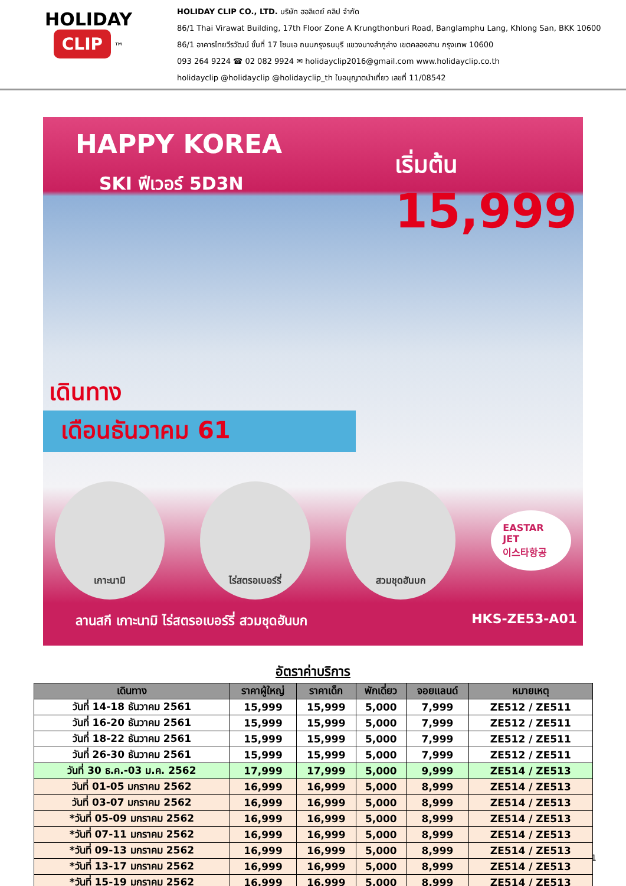HOLIDAY
CLIP
™
HOLIDAY CLIP CO., LTD. บริษัท ฮอลิเดย์ คลิป จำกัด
86/1 Thai Virawat Building, 17th Floor Zone A Krungthonburi Road, Banglamphu Lang, Khlong San, BKK 10600
86/1 อาคารไทยวีรวัฒน์ ชั้นที่ 17 โซนเอ ถนนกรุงธนบุรี แขวงบางลำภูล่าง เขตคลองสาน กรุงเทพ 10600
093 264 9224 ☎ 02 082 9924 ✉ holidayclip2016@gmail.com www.holidayclip.co.th
holidayclip @holidayclip @holidayclip_th ใบอนุญาตนำเที่ยว เลขที่ 11/08542
HAPPY KOREA
SKI ฟีเวอร์ 5D3N
เริ่มต้น
15,999
เดินทาง
เดือนธันวาคม 61
เกาะนามิ ไร่สตรอเบอร์รี่ สวมชุดฮันบก
EASTAR JET
이스타항공
ลานสกี เกาะนามิ ไร่สตรอเบอร์รี่ สวมชุดฮันบก HKS-ZE53-A01
อัตราค่าบริการ
| เดินทาง | ราคาผู้ใหญ่ | ราคาเด็ก | พักเดี่ยว | จอยแลนด์ | หมายเหตุ |
| --- | --- | --- | --- | --- | --- |
| วันที่ 14-18 ธันวาคม 2561 | 15,999 | 15,999 | 5,000 | 7,999 | ZE512 / ZE511 |
| วันที่ 16-20 ธันวาคม 2561 | 15,999 | 15,999 | 5,000 | 7,999 | ZE512 / ZE511 |
| วันที่ 18-22 ธันวาคม 2561 | 15,999 | 15,999 | 5,000 | 7,999 | ZE512 / ZE511 |
| วันที่ 26-30 ธันวาคม 2561 | 15,999 | 15,999 | 5,000 | 7,999 | ZE512 / ZE511 |
| วันที่ 30 ธ.ค.-03 ม.ค. 2562 | 17,999 | 17,999 | 5,000 | 9,999 | ZE514 / ZE513 |
| วันที่ 01-05 มกราคม 2562 | 16,999 | 16,999 | 5,000 | 8,999 | ZE514 / ZE513 |
| วันที่ 03-07 มกราคม 2562 | 16,999 | 16,999 | 5,000 | 8,999 | ZE514 / ZE513 |
| *วันที่ 05-09 มกราคม 2562 | 16,999 | 16,999 | 5,000 | 8,999 | ZE514 / ZE513 |
| *วันที่ 07-11 มกราคม 2562 | 16,999 | 16,999 | 5,000 | 8,999 | ZE514 / ZE513 |
| *วันที่ 09-13 มกราคม 2562 | 16,999 | 16,999 | 5,000 | 8,999 | ZE514 / ZE513 |
| *วันที่ 13-17 มกราคม 2562 | 16,999 | 16,999 | 5,000 | 8,999 | ZE514 / ZE513 |
| *วันที่ 15-19 มกราคม 2562 | 16,999 | 16,999 | 5,000 | 8,999 | ZE514 / ZE513 |
1